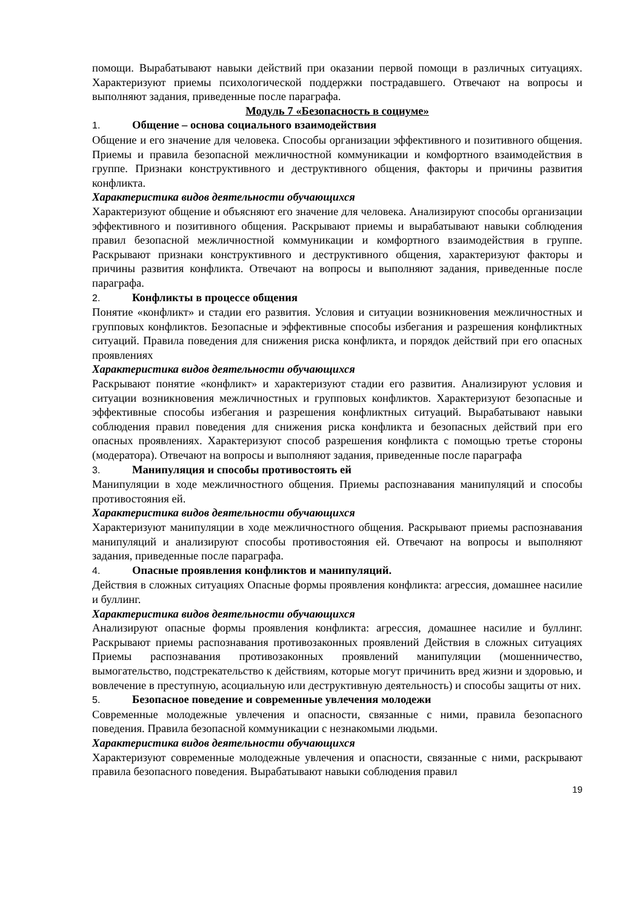помощи. Вырабатывают навыки действий при оказании первой помощи в различных ситуациях. Характеризуют приемы психологической поддержки пострадавшего. Отвечают на вопросы и выполняют задания, приведенные после параграфа.
Модуль 7 «Безопасность в социуме»
1. Общение – основа социального взаимодействия
Общение и его значение для человека. Способы организации эффективного и позитивного общения. Приемы и правила безопасной межличностной коммуникации и комфортного взаимодействия в группе. Признаки конструктивного и деструктивного общения, факторы и причины развития конфликта.
Характеристика видов деятельности обучающихся
Характеризуют общение и объясняют его значение для человека. Анализируют способы организации эффективного и позитивного общения. Раскрывают приемы и вырабатывают навыки соблюдения правил безопасной межличностной коммуникации и комфортного взаимодействия в группе. Раскрывают признаки конструктивного и деструктивного общения, характеризуют факторы и причины развития конфликта. Отвечают на вопросы и выполняют задания, приведенные после параграфа.
2. Конфликты в процессе общения
Понятие «конфликт» и стадии его развития. Условия и ситуации возникновения межличностных и групповых конфликтов. Безопасные и эффективные способы избегания и разрешения конфликтных ситуаций. Правила поведения для снижения риска конфликта, и порядок действий при его опасных проявлениях
Характеристика видов деятельности обучающихся
Раскрывают понятие «конфликт» и характеризуют стадии его развития. Анализируют условия и ситуации возникновения межличностных и групповых конфликтов. Характеризуют безопасные и эффективные способы избегания и разрешения конфликтных ситуаций. Вырабатывают навыки соблюдения правил поведения для снижения риска конфликта и безопасных действий при его опасных проявлениях. Характеризуют способ разрешения конфликта с помощью третье стороны (модератора). Отвечают на вопросы и выполняют задания, приведенные после параграфа
3. Манипуляция и способы противостоять ей
Манипуляции в ходе межличностного общения. Приемы распознавания манипуляций и способы противостояния ей.
Характеристика видов деятельности обучающихся
Характеризуют манипуляции в ходе межличностного общения. Раскрывают приемы распознавания манипуляций и анализируют способы противостояния ей. Отвечают на вопросы и выполняют задания, приведенные после параграфа.
4. Опасные проявления конфликтов и манипуляций.
Действия в сложных ситуациях Опасные формы проявления конфликта: агрессия, домашнее насилие и буллинг.
Характеристика видов деятельности обучающихся
Анализируют опасные формы проявления конфликта: агрессия, домашнее насилие и буллинг. Раскрывают приемы распознавания противозаконных проявлений Действия в сложных ситуациях Приемы распознавания противозаконных проявлений манипуляции (мошенничество, вымогательство, подстрекательство к действиям, которые могут причинить вред жизни и здоровью, и вовлечение в преступную, асоциальную или деструктивную деятельность) и способы защиты от них.
5. Безопасное поведение и современные увлечения молодежи
Современные молодежные увлечения и опасности, связанные с ними, правила безопасного поведения. Правила безопасной коммуникации с незнакомыми людьми.
Характеристика видов деятельности обучающихся
Характеризуют современные молодежные увлечения и опасности, связанные с ними, раскрывают правила безопасного поведения. Вырабатывают навыки соблюдения правил
19